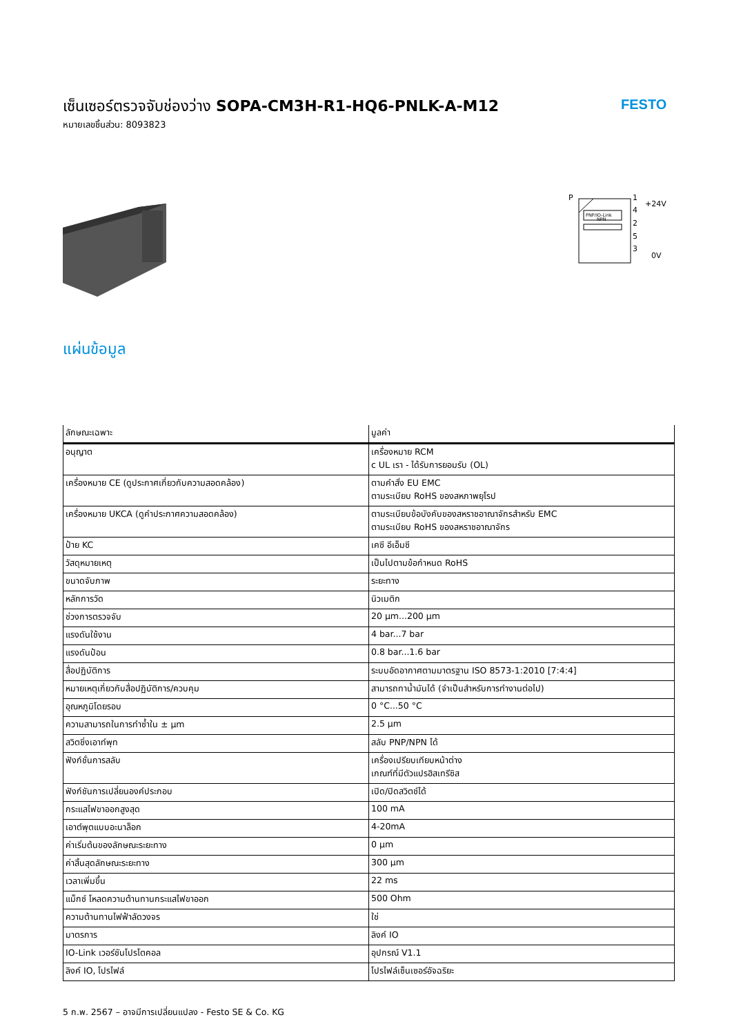เซ็นเซอร์ตรวจจับช่องว่าง SOPA-CM3H-R1-HQ6-PNLK-A-M12
หมายเลขชิ้นส่วน: 8093823
FESTO
P
PNP/IO-Link
NPN
1
4
2
5
3
+24V
0V
แผ่นข้อมูล
| ลักษณะเฉพาะ | มูลค่า |
| --- | --- |
| อนุญาต | เครื่องหมาย RCM c UL เรา - ได้รับการยอมรับ (OL) |
| เครื่องหมาย CE (ดูประกาศเกี่ยวกับความสอดคล้อง) | ตามคำสั่ง EU EMC ตามระเบียบ RoHS ของสหภาพยุโรป |
| เครื่องหมาย UKCA (ดูคำประกาศความสอดคล้อง) | ตามระเบียบข้อบังคับของสหราชอาณาจักรสำหรับ EMC ตามระเบียบ RoHS ของสหราชอาณาจักร |
| ป้าย KC | เคซี อีเอ็มซี |
| วัสดุหมายเหตุ | เป็นไปตามข้อกำหนด RoHS |
| ขนาดจับภาพ | ระยะทาง |
| หลักการวัด | นิวเมติก |
| ช่วงการตรวจจับ | 20 µm...200 µm |
| แรงดันใช้งาน | 4 bar...7 bar |
| แรงดันป้อน | 0.8 bar...1.6 bar |
| สื่อปฏิบัติการ | ระบบอัดอากาศตามมาตรฐาน ISO 8573-1:2010 [7:4:4] |
| หมายเหตุเกี่ยวกับสื่อปฏิบัติการ/ควบคุม | สามารถทาน้ำมันได้ (จำเป็นสำหรับการทำงานต่อไป) |
| อุณหภูมิโดยรอบ | 0 °C...50 °C |
| ความสามารถในการทำซ้ำใน ± µm | 2.5 µm |
| สวิตชิ่งเอาท์พุท | สลับ PNP/NPN ได้ |
| ฟังก์ชั่นการสลับ | เครื่องเปรียบเทียบหน้าต่าง เกณฑ์ที่มีตัวแปรฮิสเทรีซิส |
| ฟังก์ชันการเปลี่ยนองค์ประกอบ | เปิด/ปิดสวิตช์ได้ |
| กระแสไฟขาออกสูงสุด | 100 mA |
| เอาต์พุตแบบอะนาล็อก | 4-20mA |
| ค่าเริ่มต้นของลักษณะระยะทาง | 0 µm |
| ค่าสิ้นสุดลักษณะระยะทาง | 300 µm |
| เวลาเพิ่มขึ้น | 22 ms |
| แม็กซ์ โหลดความต้านทานกระแสไฟขาออก | 500 Ohm |
| ความต้านทานไฟฟ้าลัดวงจร | ใช่ |
| มาตรการ | ลิงค์ IO |
| IO-Link เวอร์ชันโปรโตคอล | อุปกรณ์ V1.1 |
| ลิงค์ IO, โปรไฟล์ | โปรไฟล์เซ็นเซอร์อัจฉริยะ |
5 ก.พ. 2567 – อาจมีการเปลี่ยนแปลง - Festo SE & Co. KG